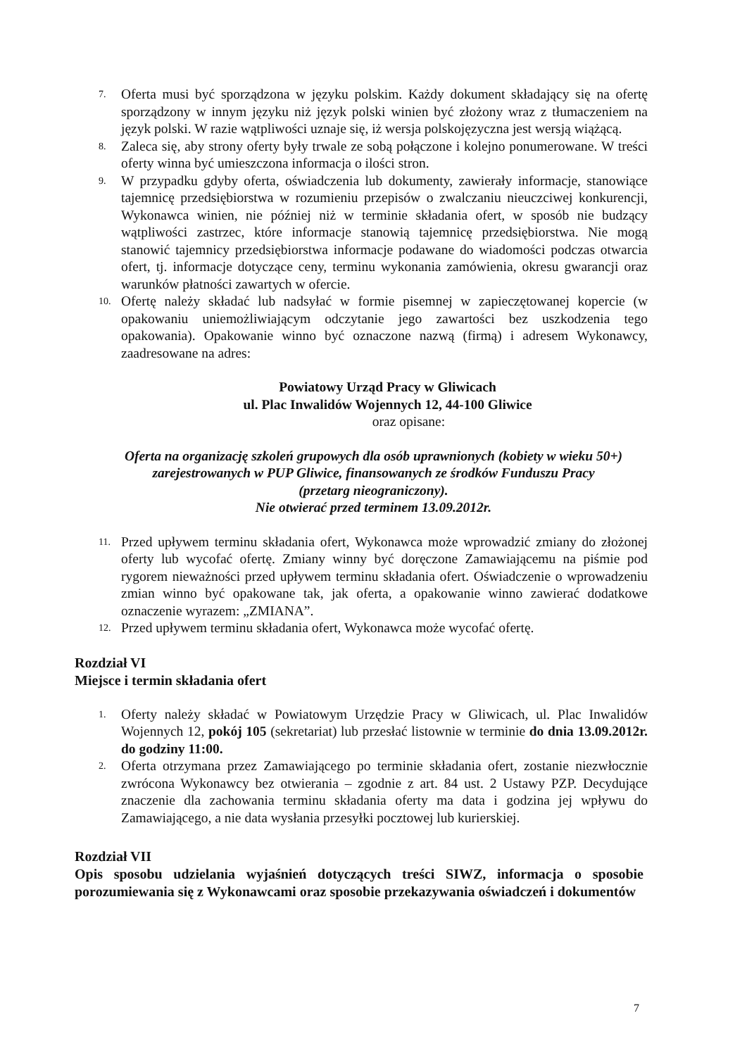7.
Oferta musi być sporządzona w języku polskim. Każdy dokument składający się na ofertę sporządzony w innym języku niż język polski winien być złożony wraz z tłumaczeniem na język polski. W razie wątpliwości uznaje się, iż wersja polskojęzyczna jest wersją wiążącą.
8.
Zaleca się, aby strony oferty były trwale ze sobą połączone i kolejno ponumerowane. W treści oferty winna być umieszczona informacja o ilości stron.
9.
W przypadku gdyby oferta, oświadczenia lub dokumenty, zawierały informacje, stanowiące tajemnicę przedsiębiorstwa w rozumieniu przepisów o zwalczaniu nieuczciwej konkurencji, Wykonawca winien, nie później niż w terminie składania ofert, w sposób nie budzący wątpliwości zastrzec, które informacje stanowią tajemnicę przedsiębiorstwa. Nie mogą stanowić tajemnicy przedsiębiorstwa informacje podawane do wiadomości podczas otwarcia ofert, tj. informacje dotyczące ceny, terminu wykonania zamówienia, okresu gwarancji oraz warunków płatności zawartych w ofercie.
10.
Ofertę należy składać lub nadsyłać w formie pisemnej w zapieczętowanej kopercie (w opakowaniu uniemożliwiającym odczytanie jego zawartości bez uszkodzenia tego opakowania). Opakowanie winno być oznaczone nazwą (firmą) i adresem Wykonawcy, zaadresowane na adres:
Powiatowy Urząd Pracy w Gliwicach
ul. Plac Inwalidów Wojennych 12, 44-100 Gliwice
oraz opisane:
Oferta na organizację szkoleń grupowych dla osób uprawnionych (kobiety w wieku 50+)
zarejestrowanych w PUP Gliwice, finansowanych ze środków Funduszu Pracy
(przetarg nieograniczony).
Nie otwierać przed terminem 13.09.2012r.
11.
Przed upływem terminu składania ofert, Wykonawca może wprowadzić zmiany do złożonej oferty lub wycofać ofertę. Zmiany winny być doręczone Zamawiającemu na piśmie pod rygorem nieważności przed upływem terminu składania ofert. Oświadczenie o wprowadzeniu zmian winno być opakowane tak, jak oferta, a opakowanie winno zawierać dodatkowe oznaczenie wyrazem: „ZMIANA”.
12.
Przed upływem terminu składania ofert, Wykonawca może wycofać ofertę.
Rozdział VI
Miejsce i termin składania ofert
1.
Oferty należy składać w Powiatowym Urzędzie Pracy w Gliwicach, ul. Plac Inwalidów Wojennych 12, pokój 105 (sekretariat) lub przesłać listownie w terminie do dnia 13.09.2012r. do godziny 11:00.
2.
Oferta otrzymana przez Zamawiającego po terminie składania ofert, zostanie niezwłocznie zwrócona Wykonawcy bez otwierania – zgodnie z art. 84 ust. 2 Ustawy PZP. Decydujące znaczenie dla zachowania terminu składania oferty ma data i godzina jej wpływu do Zamawiającego, a nie data wysłania przesyłki pocztowej lub kurierskiej.
Rozdział VII
Opis sposobu udzielania wyjaśnień dotyczących treści SIWZ, informacja o sposobie porozumiewania się z Wykonawcami oraz sposobie przekazywania oświadczeń i dokumentów
7